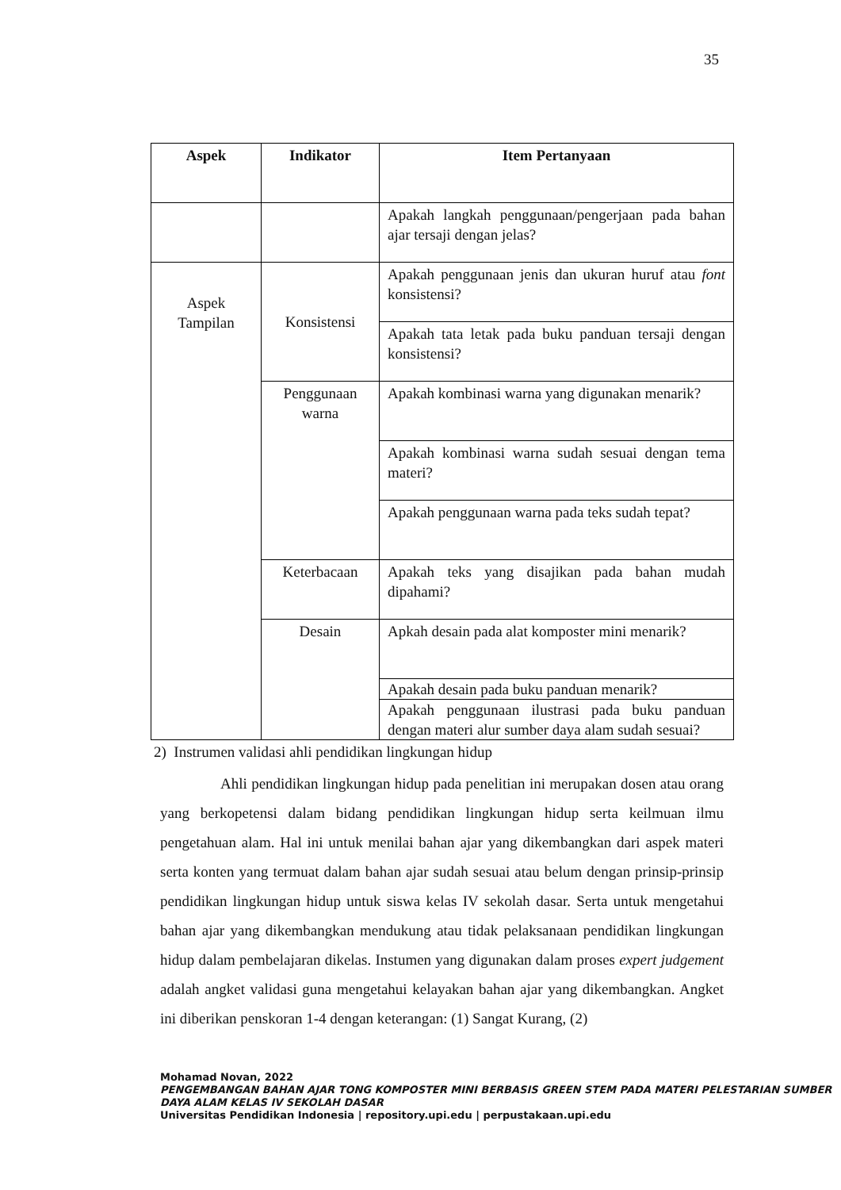35
| Aspek | Indikator | Item Pertanyaan |
| --- | --- | --- |
| | | Apakah langkah penggunaan/pengerjaan pada bahan ajar tersaji dengan jelas? |
| Aspek Tampilan | Konsistensi | Apakah penggunaan jenis dan ukuran huruf atau font konsistensi? |
| | | Apakah tata letak pada buku panduan tersaji dengan konsistensi? |
| | Penggunaan warna | Apakah kombinasi warna yang digunakan menarik? |
| | | Apakah kombinasi warna sudah sesuai dengan tema materi? |
| | | Apakah penggunaan warna pada teks sudah tepat? |
| | Keterbacaan | Apakah teks yang disajikan pada bahan mudah dipahami? |
| | Desain | Apkah desain pada alat komposter mini menarik? |
| | | Apakah desain pada buku panduan menarik? |
| | | Apakah penggunaan ilustrasi pada buku panduan dengan materi alur sumber daya alam sudah sesuai? |
2) Instrumen validasi ahli pendidikan lingkungan hidup
Ahli pendidikan lingkungan hidup pada penelitian ini merupakan dosen atau orang yang berkopetensi dalam bidang pendidikan lingkungan hidup serta keilmuan ilmu pengetahuan alam. Hal ini untuk menilai bahan ajar yang dikembangkan dari aspek materi serta konten yang termuat dalam bahan ajar sudah sesuai atau belum dengan prinsip-prinsip pendidikan lingkungan hidup untuk siswa kelas IV sekolah dasar. Serta untuk mengetahui bahan ajar yang dikembangkan mendukung atau tidak pelaksanaan pendidikan lingkungan hidup dalam pembelajaran dikelas. Instumen yang digunakan dalam proses expert judgement adalah angket validasi guna mengetahui kelayakan bahan ajar yang dikembangkan. Angket ini diberikan penskoran 1-4 dengan keterangan: (1) Sangat Kurang, (2)
Mohamad Novan, 2022
PENGEMBANGAN BAHAN AJAR TONG KOMPOSTER MINI BERBASIS GREEN STEM PADA MATERI PELESTARIAN SUMBER DAYA ALAM KELAS IV SEKOLAH DASAR
Universitas Pendidikan Indonesia | repository.upi.edu | perpustakaan.upi.edu